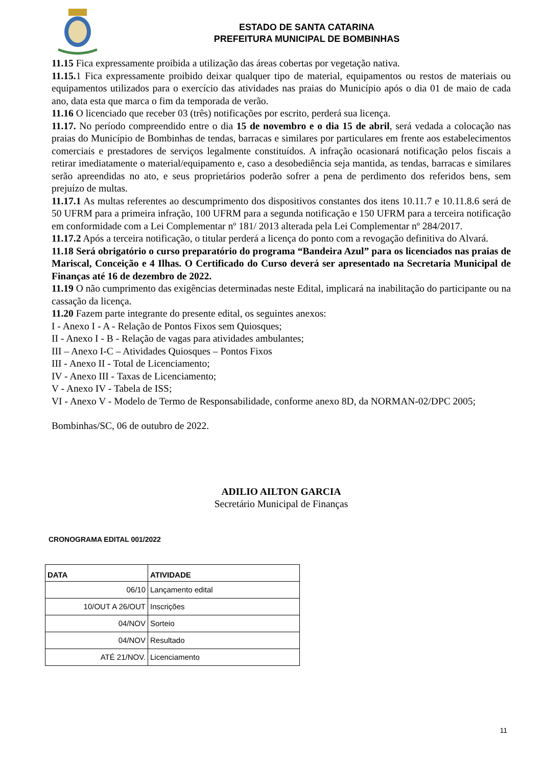ESTADO DE SANTA CATARINA
PREFEITURA MUNICIPAL DE BOMBINHAS
11.15 Fica expressamente proibida a utilização das áreas cobertas por vegetação nativa.
11.15. 1 Fica expressamente proibido deixar qualquer tipo de material, equipamentos ou restos de materiais ou equipamentos utilizados para o exercício das atividades nas praias do Município após o dia 01 de maio de cada ano, data esta que marca o fim da temporada de verão.
11.16 O licenciado que receber 03 (três) notificações por escrito, perderá sua licença.
11.17. No período compreendido entre o dia 15 de novembro e o dia 15 de abril, será vedada a colocação nas praias do Município de Bombinhas de tendas, barracas e similares por particulares em frente aos estabelecimentos comerciais e prestadores de serviços legalmente constituídos. A infração ocasionará notificação pelos fiscais a retirar imediatamente o material/equipamento e, caso a desobediência seja mantida, as tendas, barracas e similares serão apreendidas no ato, e seus proprietários poderão sofrer a pena de perdimento dos referidos bens, sem prejuízo de multas.
11.17.1 As multas referentes ao descumprimento dos dispositivos constantes dos itens 10.11.7 e 10.11.8.6 será de 50 UFRM para a primeira infração, 100 UFRM para a segunda notificação e 150 UFRM para a terceira notificação em conformidade com a Lei Complementar nº 181/ 2013 alterada pela Lei Complementar nº 284/2017.
11.17.2 Após a terceira notificação, o titular perderá a licença do ponto com a revogação definitiva do Alvará.
11.18 Será obrigatório o curso preparatório do programa “Bandeira Azul” para os licenciados nas praias de Mariscal, Conceição e 4 Ilhas. O Certificado do Curso deverá ser apresentado na Secretaria Municipal de Finanças até 16 de dezembro de 2022.
11.19 O não cumprimento das exigências determinadas neste Edital, implicará na inabilitação do participante ou na cassação da licença.
11.20 Fazem parte integrante do presente edital, os seguintes anexos:
I - Anexo I - A - Relação de Pontos Fixos sem Quiosques;
II - Anexo I - B - Relação de vagas para atividades ambulantes;
III – Anexo I-C – Atividades Quiosques – Pontos Fixos
III - Anexo II - Total de Licenciamento;
IV - Anexo III - Taxas de Licenciamento;
V - Anexo IV - Tabela de ISS;
VI - Anexo V - Modelo de Termo de Responsabilidade, conforme anexo 8D, da NORMAN-02/DPC 2005;
Bombinhas/SC, 06 de outubro de 2022.
ADILIO AILTON GARCIA
Secretário Municipal de Finanças
CRONOGRAMA EDITAL 001/2022
| DATA | ATIVIDADE |
| --- | --- |
| 06/10 | Lançamento edital |
| 10/OUT A 26/OUT | Inscrições |
| 04/NOV | Sorteio |
| 04/NOV | Resultado |
| ATÉ 21/NOV. | Licenciamento |
11